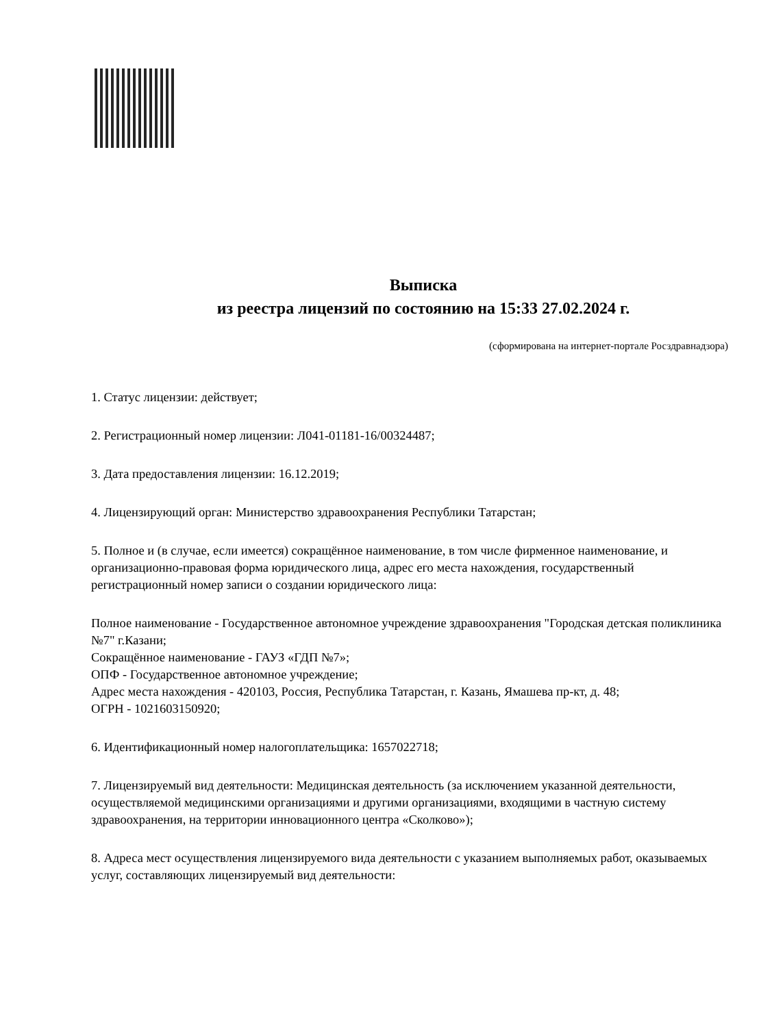Выписка
из реестра лицензий по состоянию на 15:33 27.02.2024 г.
(сформирована на интернет-портале Росздравнадзора)
1. Статус лицензии: действует;
2. Регистрационный номер лицензии: Л041-01181-16/00324487;
3. Дата предоставления лицензии: 16.12.2019;
4. Лицензирующий орган: Министерство здравоохранения Республики Татарстан;
5. Полное и (в случае, если имеется) сокращённое наименование, в том числе фирменное наименование, и организационно-правовая форма юридического лица, адрес его места нахождения, государственный регистрационный номер записи о создании юридического лица:
Полное наименование - Государственное автономное учреждение здравоохранения "Городская детская поликлиника №7" г.Казани;
Сокращённое наименование - ГАУЗ «ГДП №7»;
ОПФ - Государственное автономное учреждение;
Адрес места нахождения - 420103, Россия, Республика Татарстан, г. Казань, Ямашева пр-кт, д. 48;
ОГРН - 1021603150920;
6. Идентификационный номер налогоплательщика: 1657022718;
7. Лицензируемый вид деятельности: Медицинская деятельность (за исключением указанной деятельности, осуществляемой медицинскими организациями и другими организациями, входящими в частную систему здравоохранения, на территории инновационного центра «Сколково»);
8. Адреса мест осуществления лицензируемого вида деятельности с указанием выполняемых работ, оказываемых услуг, составляющих лицензируемый вид деятельности: